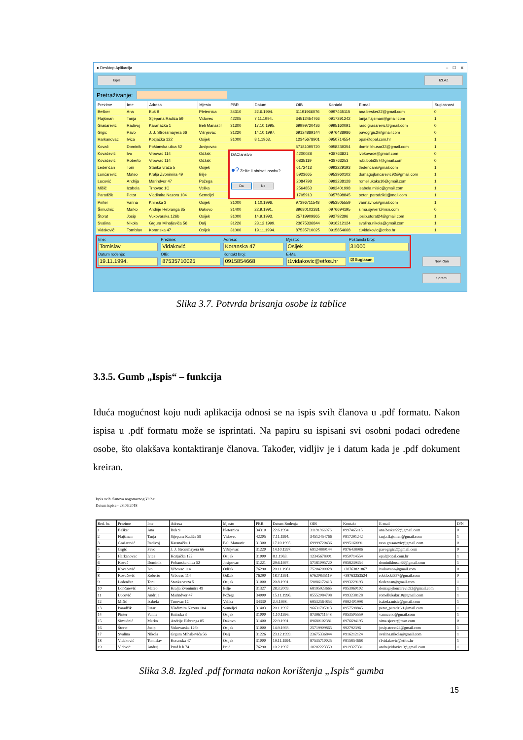● Desktop Aplikacija – ☐ ✕
Ispis IZLAZ
Pretraživanje:
| Prezime | Ime | Adresa | Mjesto | PBR | Datum | OIB | Kontakt | E-mail | Suglasnost |
| --- | --- | --- | --- | --- | --- | --- | --- | --- | --- |
| Bešker | Ana | Buk 9 | Pleternica | 34310 | 22.6.1994. | 31191966076 | 0997465115 | ana.besker22@gmail.com | 0 |
| Flajšman | Tanja | Stjepana Radića 59 | Vidovec | 42205 | 7.11.1994. | 34512454766 | 0917291242 | tanja.flajsman@gmail.com | 1 |
| Grašarević | Radivoj | Karanačka 1 | Beli Manastir | 31300 | 17.10.1995. | 69999720436 | 0995160091 | raso.grasarevic@gmail.com | 0 |
| Grgić | Pavo | J. J. Strossmayera 66 | Višnjevac | 31220 | 14.10.1997. | 69124889144 | 0976438986 | pavogrgic2@gmail.com | 0 |
| Harkanovac | Ivica | Kozjačka 122 | Osijek | 31000 | 8.1.1963. | 12345678901 | 0950714554 | opal@opal.com.hr | 1 |
| Kovač | Dominik | Poštanska ulica 52 | Josipovac | | | 57181095720 | 0958239354 | dominikhusar33@gmail.com | 1 |
| Kovačević | Ivo | Vrbovac 114 | Odžak | DAClanstvo ●? Želite li obrisati osobu? Da Ne | | 4200028 | +38763821 | ivokovace@gmail.com | 0 |
| Kovačević | Roberto | Vrbovac 114 | Odžak | | | 0835119 | +38763253 | robi.bobi357@gmail.com | 0 |
| Ledenčan | Toni | Stanka vraza 5 | Osijek | | | 6172413 | 0993229193 | tledencan@gmail.com | 1 |
| Lončarević | Mateo | Kralja Zvonimira 49 | Bilje | | | 5923665 | 0953960102 | domagojloncarevic92@gmail.com | 1 |
| Lucović | Andrija | Marindvor 47 | Požega | | | 2084798 | 0993238128 | romellukaku10@gmail.com | 1 |
| Mišić | Izabela | Trnovac 1C | Velika | | | 2564853 | 0992401998 | isabela.misic@gmail.com | 1 |
| Paradžik | Petar | Vladimira Nazora 104 | Semeljci | | | 1705913 | 0957598845 | petar_paradzik1@mail.com | 1 |
| Pinter | Vanna | Kninska 3 | Osijek | 31000 | 1.10.1996. | 97396711548 | 0953505559 | vannavno@gmail.com | 1 |
| Šimudnić | Marko | Andrije Hebranga 85 | Đakovo | 31400 | 22.9.1991. | 89680102381 | 0976694195 | sima.sjever@msn.com | 0 |
| Štorat | Josip | Vukovarska 126b | Osijek | 31000 | 14.9.1993. | 25719909865 | 992792396 | josip.storat24@gmail.com | 1 |
| Svalina | Nikola | Grgura Mihaljevića 56 | Dalj | 31226 | 23.12.1999. | 23675336844 | 0916212124 | svalina.nikola@gmail.com | 1 |
| Vidaković | Tomislav | Koranska 47 | Osijek | 31000 | 19.11.1994. | 87535710025 | 0915854668 | t1vidakovic@etfos.hr | 1 |
Ime:
Prezime:
Adresa:
Mjesto:
Poštanski broj:
Tomislav
Vidaković
Koranska 47
Osijek
31000
Datum rođenja:
OIB:
Kontakt broj:
E-Mail:
19.11.1994.
87535710025
0915854668
t1vidakovic@etfos.hr
☑ Suglasan
Novi član
Spremi
Slika 3.7. Potvrda brisanja osobe iz tablice
3.3.5. Gumb „Ispis“ – funkcija
Iduća mogućnost koju nudi aplikacija odnosi se na ispis svih članova u .pdf formatu. Nakon ispisa u .pdf formatu može se isprintati. Na papiru su ispisani svi osobni podaci određene osobe, što olakšava kontaktiranje članova. Također, vidljiv je i datum kada je .pdf dokument kreiran.
Ispis svih članova nogometnog kluba:
Datum ispisa - 28.06.2018
| Red. br. | Prezime | Ime | Adresa | Mjesto | PBR | Datum Rođenja | OIB | Kontakt | E-mail | D/N |
| --- | --- | --- | --- | --- | --- | --- | --- | --- | --- | --- |
| 1 | Bešker | Ana | Buk 9 | Pleternica | 34310 | 22.6.1994. | 31191966076 | 0997465115 | ana.besker22@gmail.com | 0 |
| 2 | Flajšman | Tanja | Stjepana Radića 59 | Vidovec | 42205 | 7.11.1994. | 34512454766 | 0917291242 | tanja.flajsman@gmail.com | 1 |
| 3 | Grašarević | Radivoj | Karanačka 1 | Beli Manastir | 31300 | 17.10.1995. | 69999720436 | 0995160091 | raso.grasarevic@gmail.com | 0 |
| 4 | Grgić | Pavo | J. J. Strossmayera 66 | Višnjevac | 31220 | 14.10.1997. | 69124889144 | 0976438986 | pavogrgic2@gmail.com | 0 |
| 5 | Harkanovac | Ivica | Kozjačka 122 | Osijek | 31000 | 8.1.1963. | 12345678901 | 0950714554 | opal@opal.com.hr | 1 |
| 6 | Kovač | Dominik | Poštanska ulica 52 | Josipovac | 31221 | 29.6.1997. | 57181095720 | 0958239354 | dominikhusar33@gmail.com | 1 |
| 7 | Kovačević | Ivo | Vrbovac 114 | Odžak | 76290 | 20.11.1961. | 75204200028 | +38763821867 | ivokovace@gmail.com | 0 |
| 8 | Kovačević | Roberto | Vrbovac 114 | Odžak | 76290 | 18.7.1991. | 67620835119 | +38763253524 | robi.bobi357@gmail.com | 0 |
| 9 | Ledenčan | Toni | Stanka vraza 5 | Osijek | 31000 | 20.8.1991. | 59086172413 | 0993229193 | tledencan@gmail.com | 1 |
| 10 | Lončarević | Mateo | Kralja Zvonimira 49 | Bilje | 31327 | 28.3.2009. | 68195923665 | 0953960102 | domagojloncarevic92@gmail.com | 1 |
| 11 | Lucović | Andrija | Marindvor 47 | Požega | 34000 | 15.11.1996. | 85552084798 | 0993238128 | romellukaku10@gmail.com | 1 |
| 12 | Mišić | Izabela | Trnovac 1C | Velika | 34330 | 2.4.1998. | 69532564853 | 0992401998 | isabela.misic@gmail.com | 1 |
| 13 | Paradžik | Petar | Vladimira Nazora 104 | Semeljci | 31403 | 20.1.1997. | 96631705913 | 0957598845 | petar_paradzik1@mail.com | 1 |
| 14 | Pinter | Vanna | Kninska 3 | Osijek | 31000 | 1.10.1996. | 97396711548 | 0953505559 | vannavno@gmail.com | 1 |
| 15 | Šimudnić | Marko | Andrije Hebranga 85 | Đakovo | 31400 | 22.9.1991. | 89680102381 | 0976694195 | sima.sjever@msn.com | 0 |
| 16 | Štorat | Josip | Vukovarska 126b | Osijek | 31000 | 14.9.1993. | 25719909865 | 992792396 | josip.storat24@gmail.com | 1 |
| 17 | Svalina | Nikola | Grgura Mihaljevića 56 | Dalj | 31226 | 23.12.1999. | 23675336844 | 0916212124 | svalina.nikola@gmail.com | 1 |
| 18 | Vidaković | Tomislav | Koranska 47 | Osijek | 31000 | 19.11.1994. | 87535710025 | 0915854668 | t1vidakovic@etfos.hr | 1 |
| 19 | Vidović | Andrej | Prud b.b 74 | Prud | 76290 | 10.2.1997. | 10202223359 | 0919327331 | andrejvidovic19@gmail.com | 1 |
Slika 3.8. Izgled .pdf formata nakon korištenja „Ispis“ gumba
15